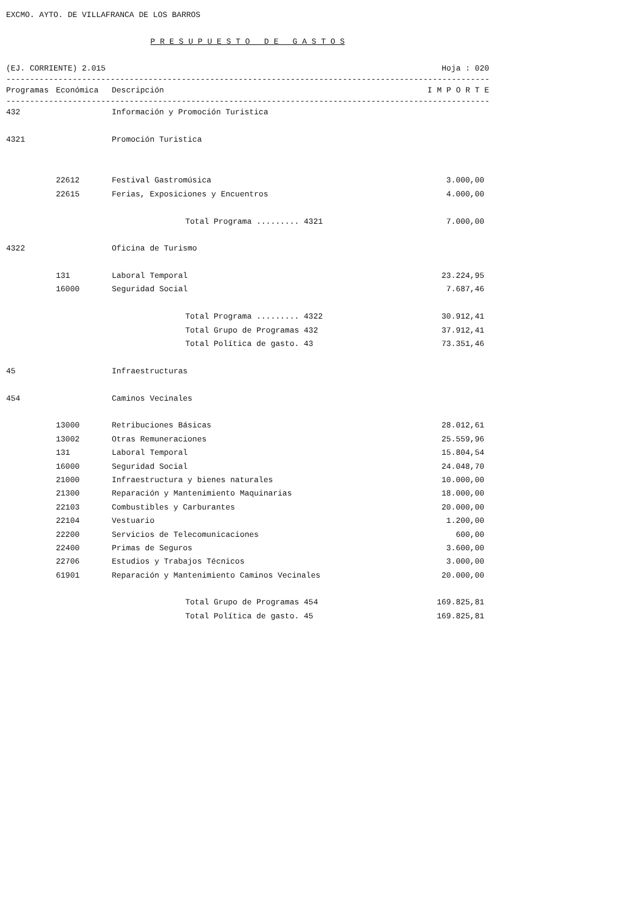EXCMO. AYTO. DE VILLAFRANCA DE LOS BARROS
P R E S U P U E S T O D E G A S T O S
(EJ. CORRIENTE) 2.015 Hoja : 020
------------------------------------------------------------------------------------------------------------------
| Programas | Económica | Descripción | I M P O R T E |
| --- | --- | --- | --- |
------------------------------------------------------------------------------------------------------------------
| 432 | | Información y Promoción Turistica | |
| 4321 | | Promoción Turistica | |
| | 22612 | Festival Gastromúsica | 3.000,00 |
| | 22615 | Ferias, Exposiciones y Encuentros | 4.000,00 |
| | | Total Programa ......... 4321 | 7.000,00 |
| 4322 | | Oficina de Turismo | |
| | 131 | Laboral Temporal | 23.224,95 |
| | 16000 | Seguridad Social | 7.687,46 |
| | | Total Programa ......... 4322 | 30.912,41 |
| | | Total Grupo de Programas 432 | 37.912,41 |
| | | Total Política de gasto. 43 | 73.351,46 |
| 45 | | Infraestructuras | |
| 454 | | Caminos Vecinales | |
| | 13000 | Retribuciones Básicas | 28.012,61 |
| | 13002 | Otras Remuneraciones | 25.559,96 |
| | 131 | Laboral Temporal | 15.804,54 |
| | 16000 | Seguridad Social | 24.048,70 |
| | 21000 | Infraestructura y bienes naturales | 10.000,00 |
| | 21300 | Reparación y Mantenimiento Maquinarias | 18.000,00 |
| | 22103 | Combustibles y Carburantes | 20.000,00 |
| | 22104 | Vestuario | 1.200,00 |
| | 22200 | Servicios de Telecomunicaciones | 600,00 |
| | 22400 | Primas de Seguros | 3.600,00 |
| | 22706 | Estudios y Trabajos Técnicos | 3.000,00 |
| | 61901 | Reparación y Mantenimiento Caminos Vecinales | 20.000,00 |
| | | Total Grupo de Programas 454 | 169.825,81 |
| | | Total Política de gasto. 45 | 169.825,81 |